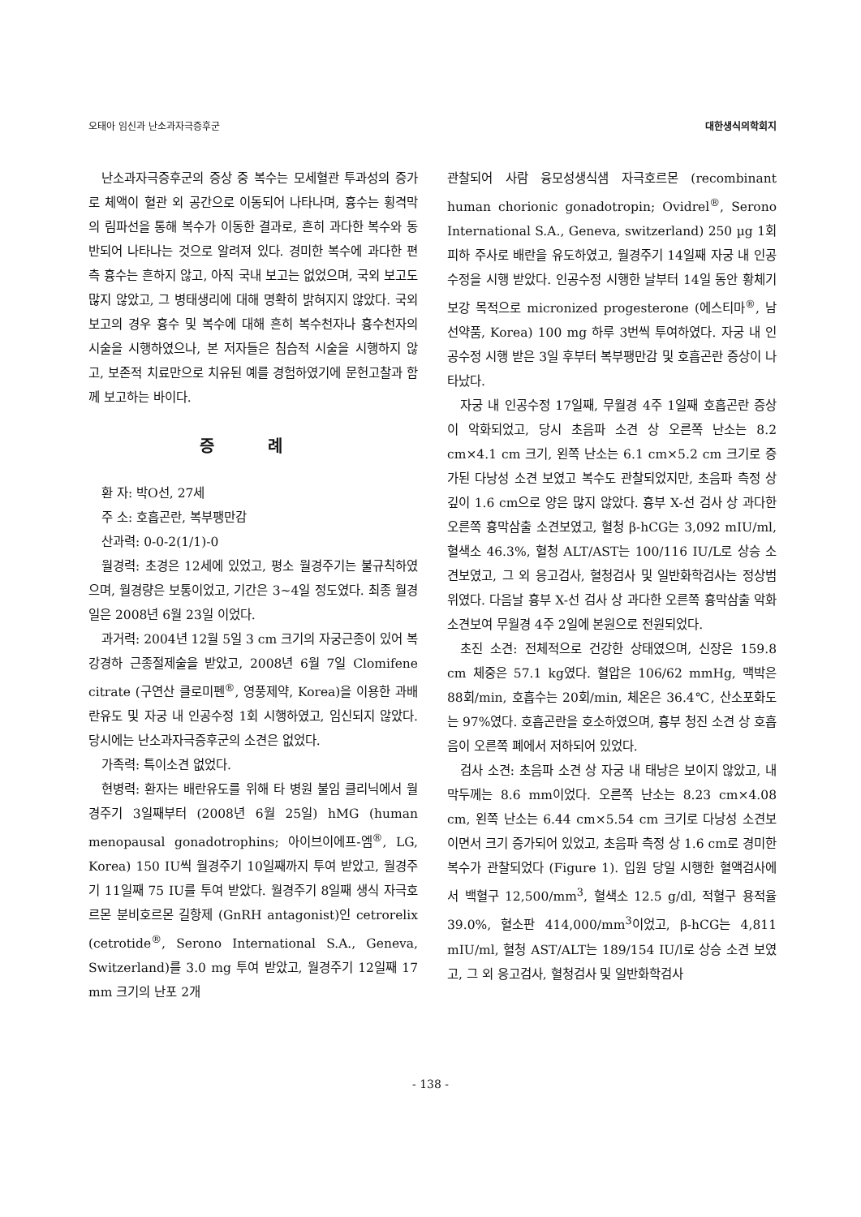오태아 임신과 난소과자극증후군 대한생식의학회지
난소과자극증후군의 증상 중 복수는 모세혈관 투과성의 증가로 체액이 혈관 외 공간으로 이동되어 나타나며, 흉수는 횡격막의 림파선을 통해 복수가 이동한 결과로, 흔히 과다한 복수와 동반되어 나타나는 것으로 알려져 있다. 경미한 복수에 과다한 편측 흉수는 흔하지 않고, 아직 국내 보고는 없었으며, 국외 보고도 많지 않았고, 그 병태생리에 대해 명확히 밝혀지지 않았다. 국외 보고의 경우 흉수 및 복수에 대해 흔히 복수천자나 흉수천자의 시술을 시행하였으나, 본 저자들은 침습적 시술을 시행하지 않고, 보존적 치료만으로 치유된 예를 경험하였기에 문헌고찰과 함께 보고하는 바이다.
증 례
환 자: 박O선, 27세
주 소: 호흡곤란, 복부팽만감
산과력: 0-0-2(1/1)-0
월경력: 초경은 12세에 있었고, 평소 월경주기는 불규칙하였으며, 월경량은 보통이었고, 기간은 3~4일 정도였다. 최종 월경일은 2008년 6월 23일 이었다.
과거력: 2004년 12월 5일 3 cm 크기의 자궁근종이 있어 복강경하 근종절제술을 받았고, 2008년 6월 7일 Clomifene citrate (구연산 클로미펜<sup>®</sup>, 영풍제약, Korea)을 이용한 과배란유도 및 자궁 내 인공수정 1회 시행하였고, 임신되지 않았다. 당시에는 난소과자극증후군의 소견은 없었다.
가족력: 특이소견 없었다.
현병력: 환자는 배란유도를 위해 타 병원 불임 클리닉에서 월경주기 3일째부터 (2008년 6월 25일) hMG (human menopausal gonadotrophins; 아이브이에프-엠<sup>®</sup>, LG, Korea) 150 IU씩 월경주기 10일째까지 투여 받았고, 월경주기 11일째 75 IU를 투여 받았다. 월경주기 8일째 생식 자극호르몬 분비호르몬 길항제 (GnRH antagonist)인 cetrorelix (cetrotide<sup>®</sup>, Serono International S.A., Geneva, Switzerland)를 3.0 mg 투여 받았고, 월경주기 12일째 17 mm 크기의 난포 2개
관찰되어 사람 융모성생식샘 자극호르몬 (recombinant human chorionic gonadotropin; Ovidrel<sup>®</sup>, Serono International S.A., Geneva, switzerland) 250 µg 1회 피하 주사로 배란을 유도하였고, 월경주기 14일째 자궁 내 인공수정을 시행 받았다. 인공수정 시행한 날부터 14일 동안 황체기 보강 목적으로 micronized progesterone (에스티마<sup>®</sup>, 남선약품, Korea) 100 mg 하루 3번씩 투여하였다. 자궁 내 인공수정 시행 받은 3일 후부터 복부팽만감 및 호흡곤란 증상이 나타났다.
자궁 내 인공수정 17일째, 무월경 4주 1일째 호흡곤란 증상이 악화되었고, 당시 초음파 소견 상 오른쪽 난소는 8.2 cm×4.1 cm 크기, 왼쪽 난소는 6.1 cm×5.2 cm 크기로 증가된 다낭성 소견 보였고 복수도 관찰되었지만, 초음파 측정 상 깊이 1.6 cm으로 양은 많지 않았다. 흉부 X-선 검사 상 과다한 오른쪽 흉막삼출 소견보였고, 혈청 β-hCG는 3,092 mIU/ml, 혈색소 46.3%, 혈청 ALT/AST는 100/116 IU/L로 상승 소견보였고, 그 외 응고검사, 혈청검사 및 일반화학검사는 정상범위였다. 다음날 흉부 X-선 검사 상 과다한 오른쪽 흉막삼출 악화 소견보여 무월경 4주 2일에 본원으로 전원되었다.
초진 소견: 전체적으로 건강한 상태였으며, 신장은 159.8 cm 체중은 57.1 kg였다. 혈압은 106/62 mmHg, 맥박은 88회/min, 호흡수는 20회/min, 체온은 36.4℃, 산소포화도는 97%였다. 호흡곤란을 호소하였으며, 흉부 청진 소견 상 호흡음이 오른쪽 폐에서 저하되어 있었다.
검사 소견: 초음파 소견 상 자궁 내 태낭은 보이지 않았고, 내막두께는 8.6 mm이었다. 오른쪽 난소는 8.23 cm×4.08 cm, 왼쪽 난소는 6.44 cm×5.54 cm 크기로 다낭성 소견보이면서 크기 증가되어 있었고, 초음파 측정 상 1.6 cm로 경미한 복수가 관찰되었다 (Figure 1). 입원 당일 시행한 혈액검사에서 백혈구 12,500/mm<sup>3</sup>, 혈색소 12.5 g/dl, 적혈구 용적율 39.0%, 혈소판 414,000/mm<sup>3</sup>이었고, β-hCG는 4,811 mIU/ml, 혈청 AST/ALT는 189/154 IU/l로 상승 소견 보였고, 그 외 응고검사, 혈청검사 및 일반화학검사
- 138 -